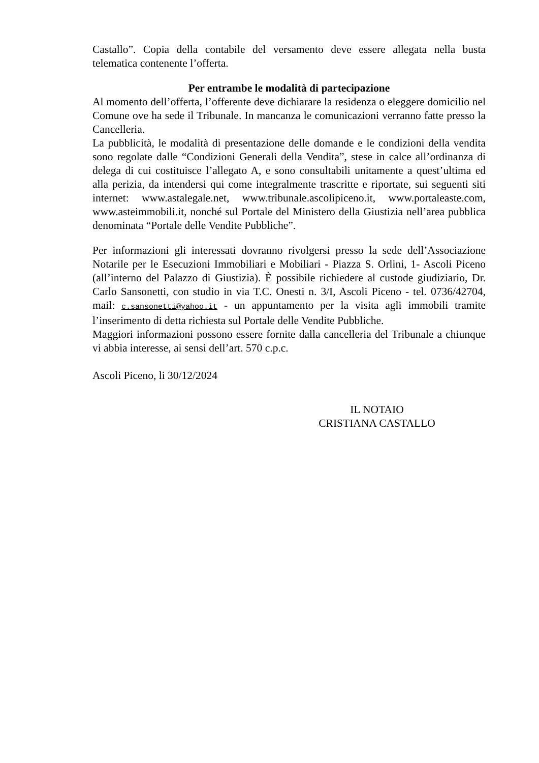Castallo”. Copia della contabile del versamento deve essere allegata nella busta telematica contenente l’offerta.
Per entrambe le modalità di partecipazione
Al momento dell’offerta, l’offerente deve dichiarare la residenza o eleggere domicilio nel Comune ove ha sede il Tribunale. In mancanza le comunicazioni verranno fatte presso la Cancelleria.
La pubblicità, le modalità di presentazione delle domande e le condizioni della vendita sono regolate dalle “Condizioni Generali della Vendita”, stese in calce all’ordinanza di delega di cui costituisce l’allegato A, e sono consultabili unitamente a quest’ultima ed alla perizia, da intendersi qui come integralmente trascritte e riportate, sui seguenti siti internet: www.astalegale.net, www.tribunale.ascolipiceno.it, www.portaleaste.com, www.asteimmobili.it, nonché sul Portale del Ministero della Giustizia nell’area pubblica denominata “Portale delle Vendite Pubbliche”.
Per informazioni gli interessati dovranno rivolgersi presso la sede dell’Associazione Notarile per le Esecuzioni Immobiliari e Mobiliari - Piazza S. Orlini, 1- Ascoli Piceno (all’interno del Palazzo di Giustizia). È possibile richiedere al custode giudiziario, Dr. Carlo Sansonetti, con studio in via T.C. Onesti n. 3/I, Ascoli Piceno - tel. 0736/42704, mail: c.sansonetti@yahoo.it - un appuntamento per la visita agli immobili tramite l’inserimento di detta richiesta sul Portale delle Vendite Pubbliche.
Maggiori informazioni possono essere fornite dalla cancelleria del Tribunale a chiunque vi abbia interesse, ai sensi dell’art. 570 c.p.c.
Ascoli Piceno, li 30/12/2024
IL NOTAIO
CRISTIANA CASTALLO